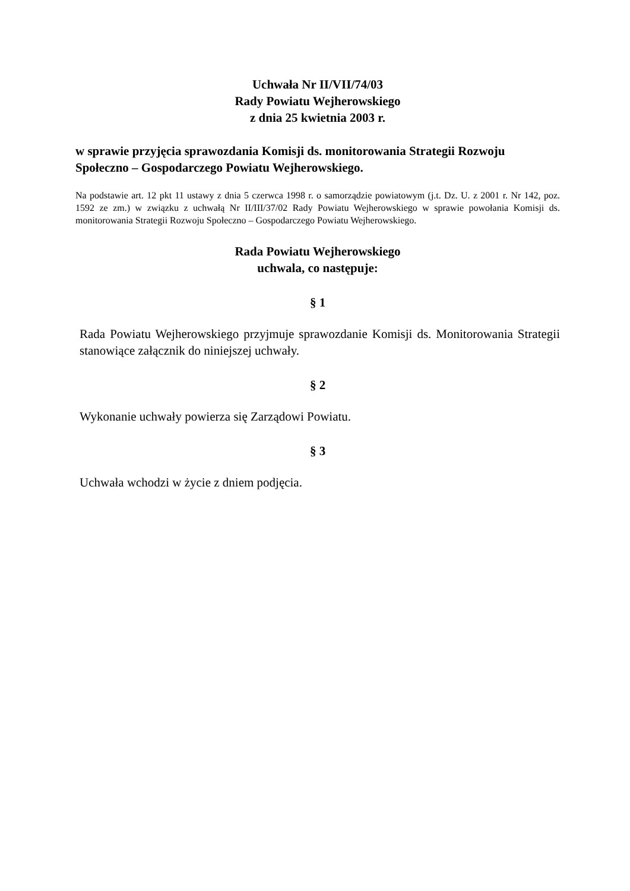Uchwała Nr II/VII/74/03
Rady Powiatu Wejherowskiego
z dnia 25 kwietnia 2003 r.
w sprawie przyjęcia sprawozdania Komisji ds. monitorowania Strategii Rozwoju Społeczno – Gospodarczego Powiatu Wejherowskiego.
Na podstawie art. 12 pkt 11 ustawy z dnia 5 czerwca 1998 r. o samorządzie powiatowym (j.t. Dz. U. z 2001 r. Nr 142, poz. 1592 ze zm.) w związku z uchwałą Nr II/III/37/02 Rady Powiatu Wejherowskiego w sprawie powołania Komisji ds. monitorowania Strategii Rozwoju Społeczno – Gospodarczego Powiatu Wejherowskiego.
Rada Powiatu Wejherowskiego
uchwala, co następuje:
§ 1
Rada Powiatu Wejherowskiego przyjmuje sprawozdanie Komisji ds. Monitorowania Strategii stanowiące załącznik do niniejszej uchwały.
§ 2
Wykonanie uchwały powierza się Zarządowi Powiatu.
§ 3
Uchwała wchodzi w życie z dniem podjęcia.